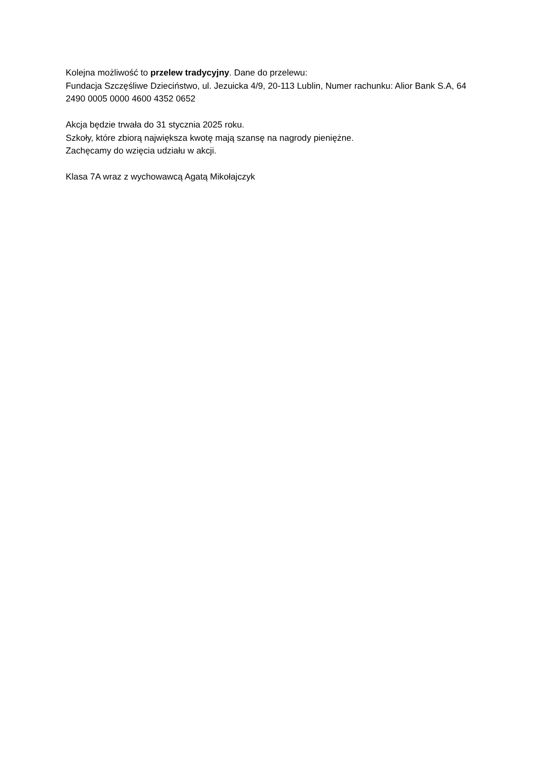Kolejna możliwość to przelew tradycyjny. Dane do przelewu:
Fundacja Szczęśliwe Dzieciństwo, ul. Jezuicka 4/9, 20-113 Lublin, Numer rachunku: Alior Bank S.A, 64 2490 0005 0000 4600 4352 0652
Akcja będzie trwała do 31 stycznia 2025 roku.
Szkoły, które zbiorą największa kwotę mają szansę na nagrody pieniężne.
Zachęcamy do wzięcia udziału w akcji.
Klasa 7A wraz z wychowawcą Agatą Mikołajczyk